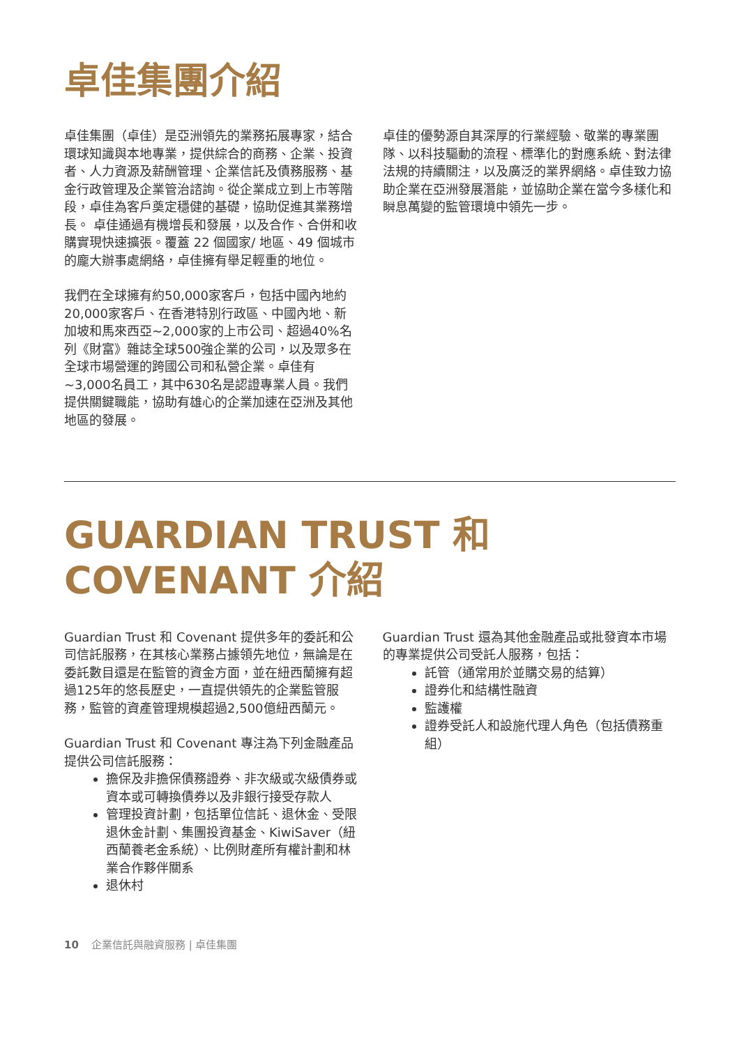卓佳集團介紹
卓佳集團（卓佳）是亞洲領先的業務拓展專家，結合環球知識與本地專業，提供綜合的商務、企業、投資者、人力資源及薪酬管理、企業信託及債務服務、基金行政管理及企業管治諮詢。從企業成立到上市等階段，卓佳為客戶奠定穩健的基礎，協助促進其業務增長。 卓佳通過有機增長和發展，以及合作、合併和收購實現快速擴張。覆蓋 22 個國家/ 地區、49 個城市的龐大辦事處網絡，卓佳擁有舉足輕重的地位。
我們在全球擁有約50,000家客戶，包括中國內地約20,000家客戶、在香港特別行政區、中國內地、新加坡和馬來西亞~2,000家的上市公司、超過40%名列《財富》雜誌全球500強企業的公司，以及眾多在全球市場營運的跨國公司和私營企業。卓佳有~3,000名員工，其中630名是認證專業人員。我們提供關鍵職能，協助有雄心的企業加速在亞洲及其他地區的發展。
卓佳的優勢源自其深厚的行業經驗、敬業的專業團隊、以科技驅動的流程、標準化的對應系統、對法律法規的持續關注，以及廣泛的業界網絡。卓佳致力協助企業在亞洲發展潛能，並協助企業在當今多樣化和瞬息萬變的監管環境中領先一步。
GUARDIAN TRUST 和 COVENANT 介紹
Guardian Trust 和 Covenant 提供多年的委託和公司信託服務，在其核心業務占據領先地位，無論是在委託數目還是在監管的資金方面，並在紐西蘭擁有超過125年的悠長歷史，一直提供領先的企業監管服務，監管的資產管理規模超過2,500億紐西蘭元。
Guardian Trust 和 Covenant 專注為下列金融產品提供公司信託服務：
擔保及非擔保債務證券、非次級或次級債券或資本或可轉換債券以及非銀行接受存款人
管理投資計劃，包括單位信託、退休金、受限退休金計劃、集團投資基金、KiwiSaver（紐西蘭養老金系統）、比例財產所有權計劃和林業合作夥伴關系
退休村
Guardian Trust 還為其他金融產品或批發資本市場的專業提供公司受託人服務，包括：
託管（通常用於並購交易的結算）
證券化和結構性融資
監護權
證券受託人和設施代理人角色（包括債務重組）
10 企業信託與融資服務 | 卓佳集團